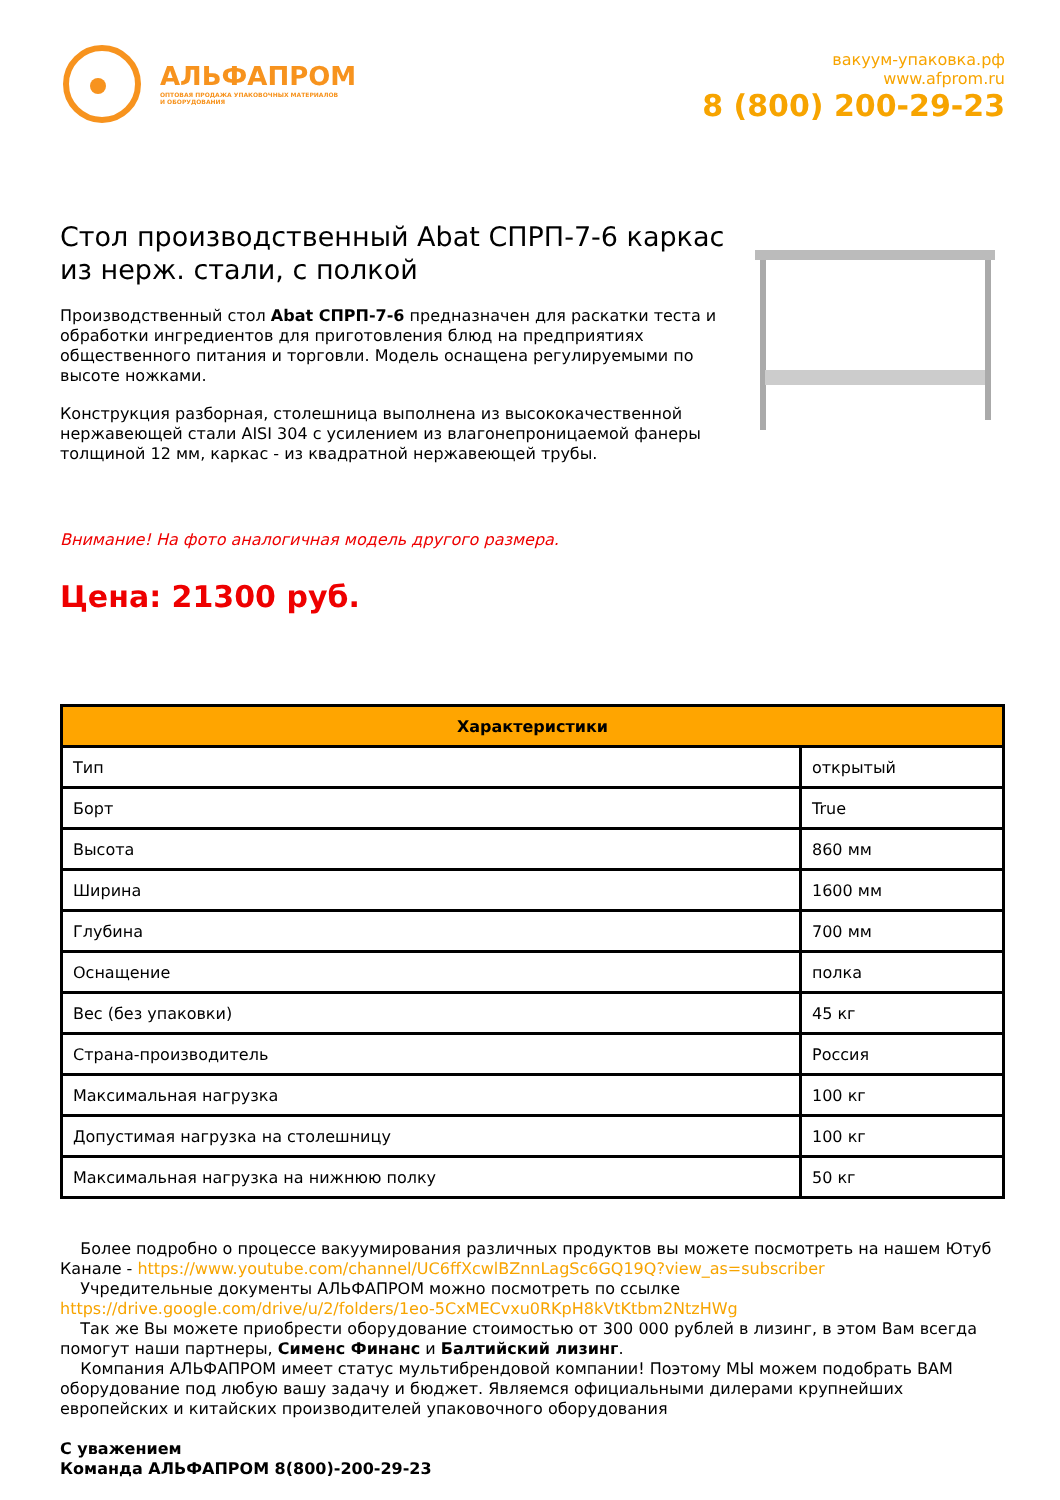АЛЬФАПРОМ
ОПТОВАЯ ПРОДАЖА УПАКОВОЧНЫХ МАТЕРИАЛОВ
И ОБОРУДОВАНИЯ
вакуум-упаковка.рф
www.afprom.ru
8 (800) 200-29-23
Стол производственный Abat СПРП-7-6 каркас из нерж. стали, с полкой
Производственный стол Abat СПРП-7-6 предназначен для раскатки теста и обработки ингредиентов для приготовления блюд на предприятиях общественного питания и торговли. Модель оснащена регулируемыми по высоте ножками.
Конструкция разборная, столешница выполнена из высококачественной нержавеющей стали AISI 304 с усилением из влагонепроницаемой фанеры толщиной 12 мм, каркас - из квадратной нержавеющей трубы.
Внимание! На фото аналогичная модель другого размера.
Цена: 21300 руб.
| Характеристики | |
| --- | --- |
| Тип | открытый |
| Борт | True |
| Высота | 860 мм |
| Ширина | 1600 мм |
| Глубина | 700 мм |
| Оснащение | полка |
| Вес (без упаковки) | 45 кг |
| Страна-производитель | Россия |
| Максимальная нагрузка | 100 кг |
| Допустимая нагрузка на столешницу | 100 кг |
| Максимальная нагрузка на нижнюю полку | 50 кг |
Более подробно о процессе вакуумирования различных продуктов вы можете посмотреть на нашем Ютуб Канале - https://www.youtube.com/channel/UC6ffXcwlBZnnLagSc6GQ19Q?view_as=subscriber
Учредительные документы АЛЬФАПРОМ можно посмотреть по ссылке https://drive.google.com/drive/u/2/folders/1eo-5CxMECvxu0RKpH8kVtKtbm2NtzHWg
Так же Вы можете приобрести оборудование стоимостью от 300 000 рублей в лизинг, в этом Вам всегда помогут наши партнеры, Сименс Финанс и Балтийский лизинг.
Компания АЛЬФАПРОМ имеет статус мультибрендовой компании! Поэтому МЫ можем подобрать ВАМ оборудование под любую вашу задачу и бюджет. Являемся официальными дилерами крупнейших европейских и китайских производителей упаковочного оборудования
С уважением
Команда АЛЬФАПРОМ 8(800)-200-29-23